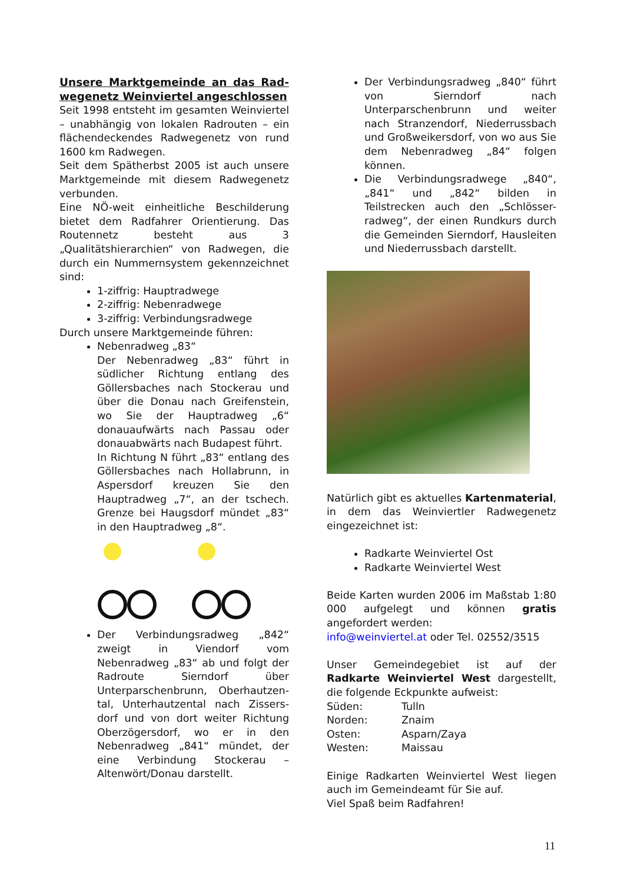Unsere Marktgemeinde an das Rad-wegenetz Weinviertel angeschlossen
Seit 1998 entsteht im gesamten Weinviertel – unabhängig von lokalen Radrouten – ein flächendeckendes Radwegenetz von rund 1600 km Radwegen.
Seit dem Spätherbst 2005 ist auch unsere Marktgemeinde mit diesem Radwegenetz verbunden.
Eine NÖ-weit einheitliche Beschilderung bietet dem Radfahrer Orientierung. Das Routennetz besteht aus 3 „Qualitätshierarchien“ von Radwegen, die durch ein Nummernsystem gekennzeichnet sind:
1-ziffrig: Hauptradwege
2-ziffrig: Nebenradwege
3-ziffrig: Verbindungsradwege
Durch unsere Marktgemeinde führen:
Nebenradweg „83“
Der Nebenradweg „83“ führt in südlicher Richtung entlang des Göllersbaches nach Stockerau und über die Donau nach Greifenstein, wo Sie der Hauptradweg „6“ donauaufwärts nach Passau oder donauabwärts nach Budapest führt.
In Richtung N führt „83“ entlang des Göllersbaches nach Hollabrunn, in Aspersdorf kreuzen Sie den Hauptradweg „7“, an der tschech. Grenze bei Haugsdorf mündet „83“ in den Hauptradweg „8“.
Der Verbindungsradweg „842“ zweigt in Viendorf vom Nebenradweg „83“ ab und folgt der Radroute Sierndorf über Unterparschenbrunn, Oberhautzen-tal, Unterhautzental nach Zissers-dorf und von dort weiter Richtung Oberzögersdorf, wo er in den Nebenradweg „841“ mündet, der eine Verbindung Stockerau – Altenwört/Donau darstellt.
Der Verbindungsradweg „840“ führt von Sierndorf nach Unterparschenbrunn und weiter nach Stranzendorf, Niederrussbach und Großweikersdorf, von wo aus Sie dem Nebenradweg „84“ folgen können.
Die Verbindungsradwege „840“, „841“ und „842“ bilden in Teilstrecken auch den „Schlösser-radweg“, der einen Rundkurs durch die Gemeinden Sierndorf, Hausleiten und Niederrussbach darstellt.
Natürlich gibt es aktuelles Kartenmaterial, in dem das Weinviertler Radwegenetz eingezeichnet ist:
Radkarte Weinviertel Ost
Radkarte Weinviertel West
Beide Karten wurden 2006 im Maßstab 1:80 000 aufgelegt und können gratis angefordert werden:
info@weinviertel.at oder Tel. 02552/3515
Unser Gemeindegebiet ist auf der Radkarte Weinviertel West dargestellt, die folgende Eckpunkte aufweist:
| Süden: | Tulln |
| Norden: | Znaim |
| Osten: | Asparn/Zaya |
| Westen: | Maissau |
Einige Radkarten Weinviertel West liegen auch im Gemeindeamt für Sie auf.
Viel Spaß beim Radfahren!
11